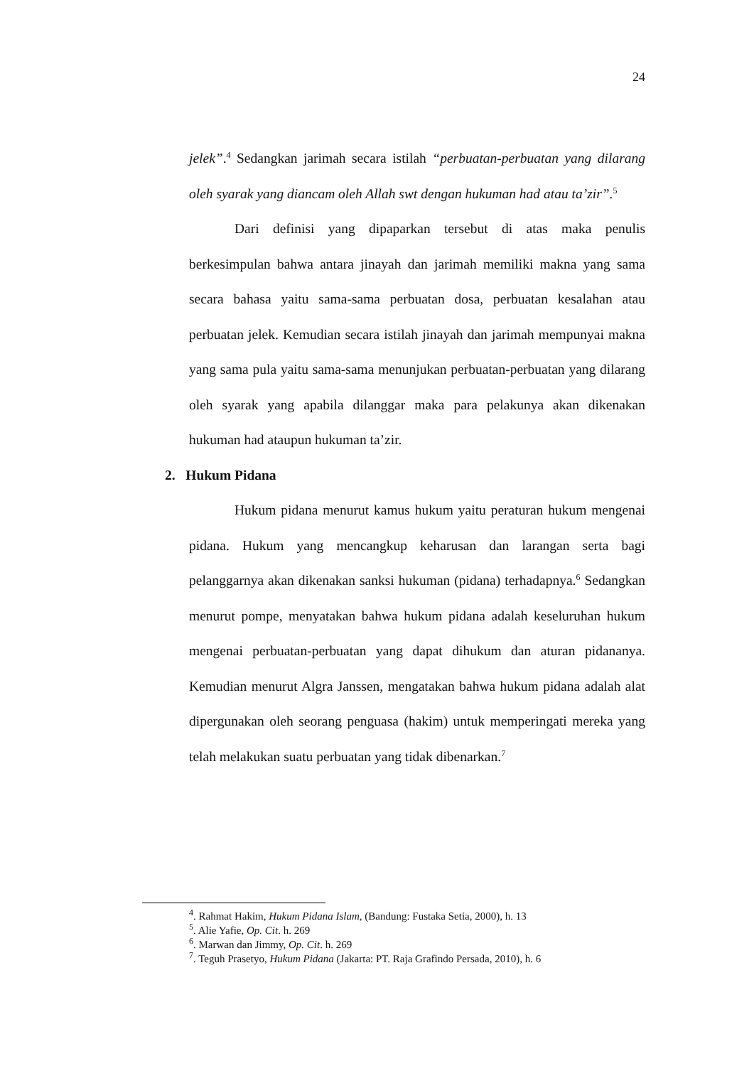24
jelek”.<sup>4</sup> Sedangkan jarimah secara istilah “perbuatan-perbuatan yang dilarang oleh syarak yang diancam oleh Allah swt dengan hukuman had atau ta’zir”.<sup>5</sup>
Dari definisi yang dipaparkan tersebut di atas maka penulis berkesimpulan bahwa antara jinayah dan jarimah memiliki makna yang sama secara bahasa yaitu sama-sama perbuatan dosa, perbuatan kesalahan atau perbuatan jelek. Kemudian secara istilah jinayah dan jarimah mempunyai makna yang sama pula yaitu sama-sama menunjukan perbuatan-perbuatan yang dilarang oleh syarak yang apabila dilanggar maka para pelakunya akan dikenakan hukuman had ataupun hukuman ta’zir.
2. Hukum Pidana
Hukum pidana menurut kamus hukum yaitu peraturan hukum mengenai pidana. Hukum yang mencangkup keharusan dan larangan serta bagi pelanggarnya akan dikenakan sanksi hukuman (pidana) terhadapnya.<sup>6</sup> Sedangkan menurut pompe, menyatakan bahwa hukum pidana adalah keseluruhan hukum mengenai perbuatan-perbuatan yang dapat dihukum dan aturan pidananya. Kemudian menurut Algra Janssen, mengatakan bahwa hukum pidana adalah alat dipergunakan oleh seorang penguasa (hakim) untuk memperingati mereka yang telah melakukan suatu perbuatan yang tidak dibenarkan.<sup>7</sup>
<sup>4</sup>. Rahmat Hakim, Hukum Pidana Islam, (Bandung: Fustaka Setia, 2000), h. 13
<sup>5</sup>. Alie Yafie, Op. Cit. h. 269
<sup>6</sup>. Marwan dan Jimmy, Op. Cit. h. 269
<sup>7</sup>. Teguh Prasetyo, Hukum Pidana (Jakarta: PT. Raja Grafindo Persada, 2010), h. 6